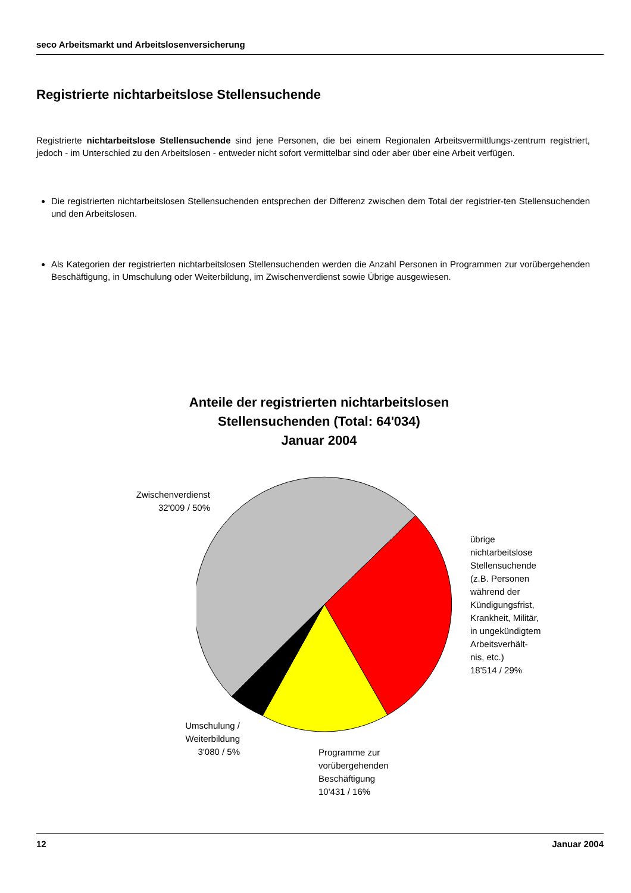seco Arbeitsmarkt und Arbeitslosenversicherung
Registrierte nichtarbeitslose Stellensuchende
Registrierte nichtarbeitslose Stellensuchende sind jene Personen, die bei einem Regionalen Arbeitsvermittlungs-zentrum registriert, jedoch - im Unterschied zu den Arbeitslosen - entweder nicht sofort vermittelbar sind oder aber über eine Arbeit verfügen.
Die registrierten nichtarbeitslosen Stellensuchenden entsprechen der Differenz zwischen dem Total der registrier-ten Stellensuchenden und den Arbeitslosen.
Als Kategorien der registrierten nichtarbeitslosen Stellensuchenden werden die Anzahl Personen in Programmen zur vorübergehenden Beschäftigung, in Umschulung oder Weiterbildung, im Zwischenverdienst sowie Übrige ausgewiesen.
Anteile der registrierten nichtarbeitslosen
Stellensuchenden (Total: 64'034)
Januar 2004
Zwischenverdienst
32'009 / 50%
übrige
nichtarbeitslose
Stellensuchende
(z.B. Personen
während der
Kündigungsfrist,
Krankheit, Militär,
in ungekündigtem
Arbeitsverhält-
nis, etc.)
18'514 / 29%
Umschulung /
Weiterbildung
3'080 / 5%
Programme zur
vorübergehenden
Beschäftigung
10'431 / 16%
12 Januar 2004